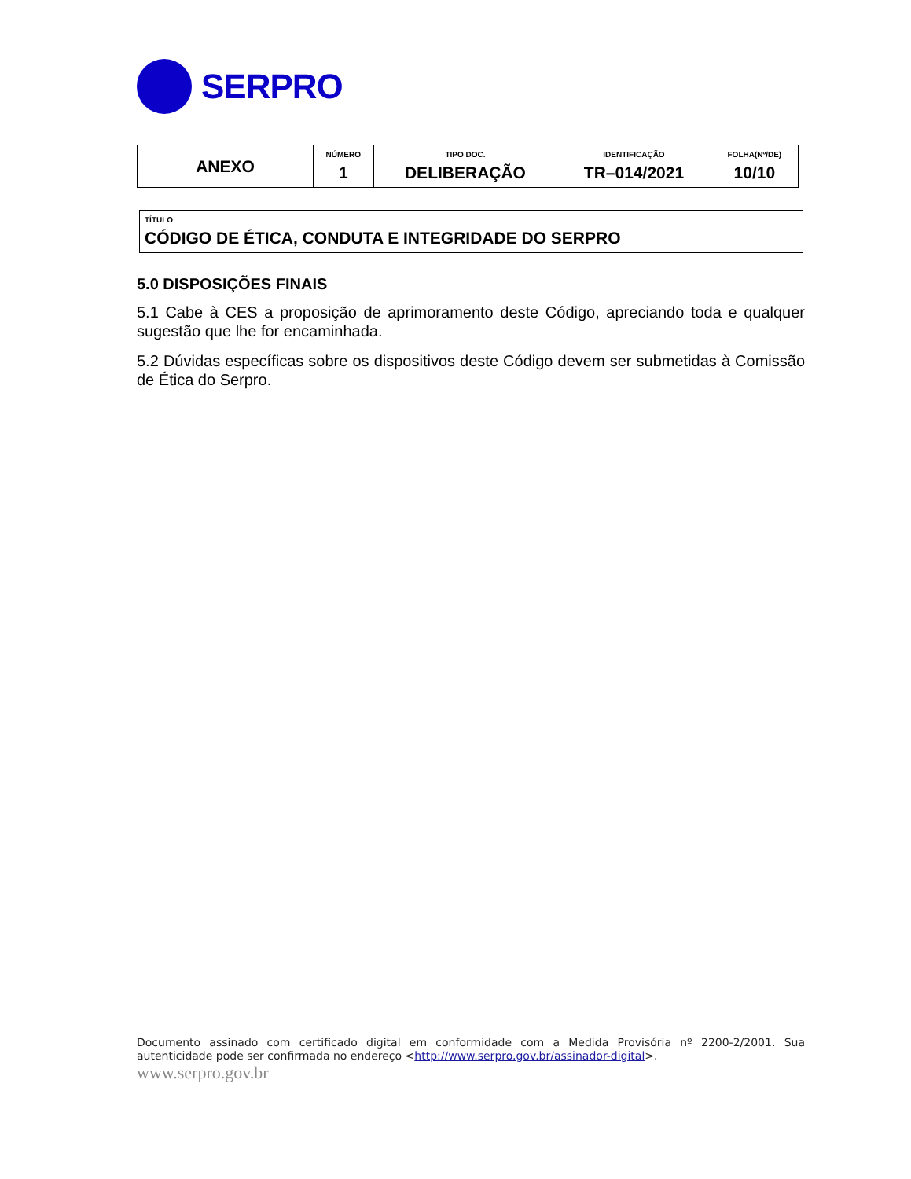SERPRO
| ANEXO | NÚMERO 1 | TIPO DOC. DELIBERAÇÃO | IDENTIFICAÇÃO TR–014/2021 | FOLHA(Nº/DE) 10/10 |
TÍTULO
CÓDIGO DE ÉTICA, CONDUTA E INTEGRIDADE DO SERPRO
5.0 DISPOSIÇÕES FINAIS
5.1 Cabe à CES a proposição de aprimoramento deste Código, apreciando toda e qualquer sugestão que lhe for encaminhada.
5.2 Dúvidas específicas sobre os dispositivos deste Código devem ser submetidas à Comissão de Ética do Serpro.
Documento assinado com certificado digital em conformidade com a Medida Provisória nº 2200-2/2001. Sua autenticidade pode ser confirmada no endereço <http://www.serpro.gov.br/assinador-digital>.
www.serpro.gov.br